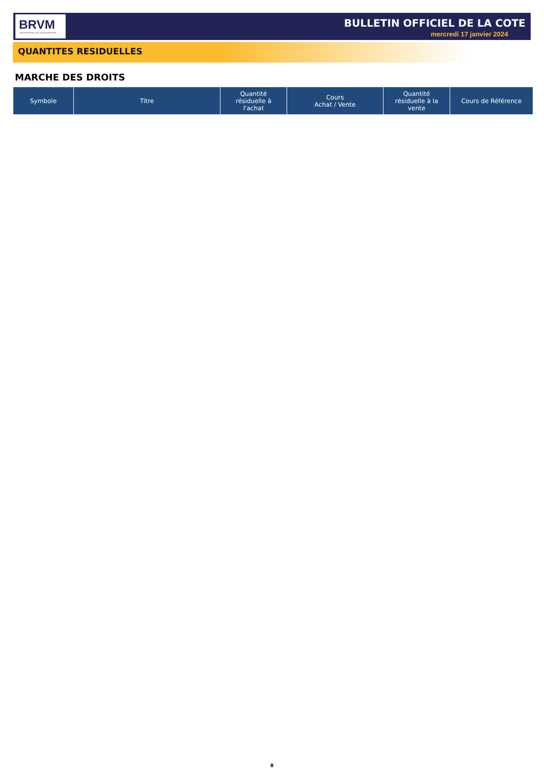BRVM
BOURSE REGIONALE DES VALEURS MOBILIERES
BULLETIN OFFICIEL DE LA COTE
mercredi 17 janvier 2024
QUANTITES RESIDUELLES
MARCHE DES DROITS
| Symbole | Titre | Quantité résiduelle à l'achat | Cours Achat / Vente | Quantité résiduelle à la vente | Cours de Référence |
| --- | --- | --- | --- | --- | --- |
8